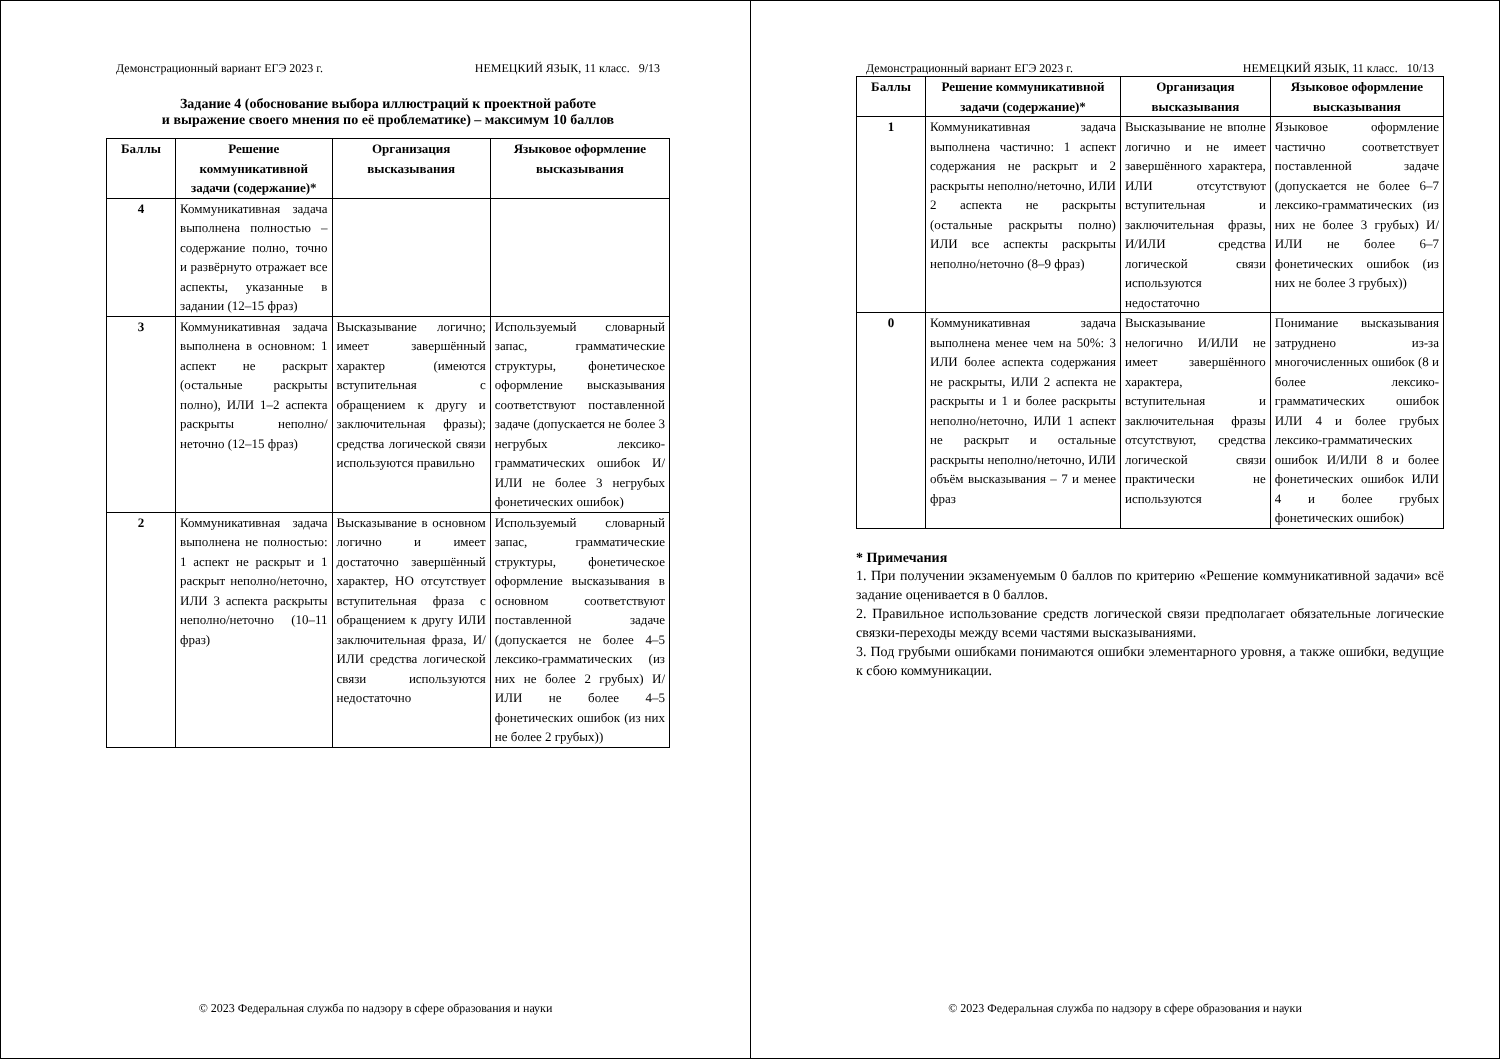Демонстрационный вариант ЕГЭ 2023 г. НЕМЕЦКИЙ ЯЗЫК, 11 класс. 9/13
Задание 4 (обоснование выбора иллюстраций к проектной работе
и выражение своего мнения по её проблематике) – максимум 10 баллов
| Баллы | Решение коммуникативной задачи (содержание)* | Организация высказывания | Языковое оформление высказывания |
| --- | --- | --- | --- |
| 4 | Коммуникативная задача выполнена полностью – содержание полно, точно и развёрнуто отражает все аспекты, указанные в задании (12–15 фраз) | | |
| 3 | Коммуникативная задача выполнена в основном: 1 аспект не раскрыт (остальные раскрыты полно), ИЛИ 1–2 аспекта раскрыты неполно/неточно (12–15 фраз) | Высказывание логично; имеет завершённый характер (имеются вступительная с обращением к другу и заключительная фразы); средства логической связи используются правильно | Используемый словарный запас, грамматические структуры, фонетическое оформление высказывания соответствуют поставленной задаче (допускается не более 3 негрубых лексико-грамматических ошибок И/ИЛИ не более 3 негрубых фонетических ошибок) |
| 2 | Коммуникативная задача выполнена не полностью: 1 аспект не раскрыт и 1 раскрыт неполно/неточно, ИЛИ 3 аспекта раскрыты неполно/неточно (10–11 фраз) | Высказывание в основном логично и имеет достаточно завершённый характер, НО отсутствует вступительная фраза с обращением к другу ИЛИ заключительная фраза, И/ИЛИ средства логической связи используются недостаточно | Используемый словарный запас, грамматические структуры, фонетическое оформление высказывания в основном соответствуют поставленной задаче (допускается не более 4–5 лексико-грамматических (из них не более 2 грубых) И/ИЛИ не более 4–5 фонетических ошибок (из них не более 2 грубых)) |
© 2023 Федеральная служба по надзору в сфере образования и науки
Демонстрационный вариант ЕГЭ 2023 г. НЕМЕЦКИЙ ЯЗЫК, 11 класс. 10/13
| Баллы | Решение коммуникативной задачи (содержание)* | Организация высказывания | Языковое оформление высказывания |
| --- | --- | --- | --- |
| 1 | Коммуникативная задача выполнена частично: 1 аспект содержания не раскрыт и 2 раскрыты неполно/неточно, ИЛИ 2 аспекта не раскрыты (остальные раскрыты полно) ИЛИ все аспекты раскрыты неполно/неточно (8–9 фраз) | Высказывание не вполне логично и не имеет завершённого характера, ИЛИ отсутствуют вступительная и заключительная фразы, И/ИЛИ средства логической связи используются недостаточно | Языковое оформление частично соответствует поставленной задаче (допускается не более 6–7 лексико-грамматических (из них не более 3 грубых) И/ИЛИ не более 6–7 фонетических ошибок (из них не более 3 грубых)) |
| 0 | Коммуникативная задача выполнена менее чем на 50%: 3 ИЛИ более аспекта содержания не раскрыты, ИЛИ 2 аспекта не раскрыты и 1 и более раскрыты неполно/неточно, ИЛИ 1 аспект не раскрыт и остальные раскрыты неполно/неточно, ИЛИ объём высказывания – 7 и менее фраз | Высказывание нелогично И/ИЛИ не имеет завершённого характера, вступительная и заключительная фразы отсутствуют, средства логической связи практически не используются | Понимание высказывания затруднено из-за многочисленных ошибок (8 и более лексико-грамматических ошибок ИЛИ 4 и более грубых лексико-грамматических ошибок И/ИЛИ 8 и более фонетических ошибок ИЛИ 4 и более грубых фонетических ошибок) |
* Примечания
1. При получении экзаменуемым 0 баллов по критерию «Решение коммуникативной задачи» всё задание оценивается в 0 баллов.
2. Правильное использование средств логической связи предполагает обязательные логические связки-переходы между всеми частями высказываниями.
3. Под грубыми ошибками понимаются ошибки элементарного уровня, а также ошибки, ведущие к сбою коммуникации.
© 2023 Федеральная служба по надзору в сфере образования и науки